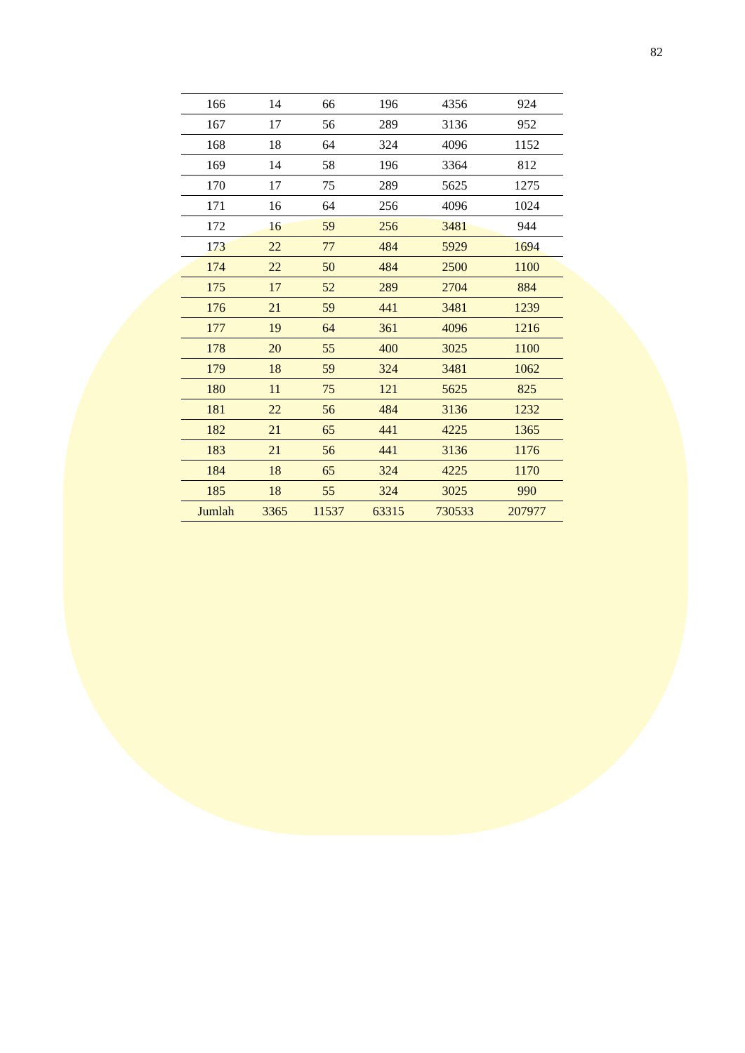82
| 166 | 14 | 66 | 196 | 4356 | 924 |
| 167 | 17 | 56 | 289 | 3136 | 952 |
| 168 | 18 | 64 | 324 | 4096 | 1152 |
| 169 | 14 | 58 | 196 | 3364 | 812 |
| 170 | 17 | 75 | 289 | 5625 | 1275 |
| 171 | 16 | 64 | 256 | 4096 | 1024 |
| 172 | 16 | 59 | 256 | 3481 | 944 |
| 173 | 22 | 77 | 484 | 5929 | 1694 |
| 174 | 22 | 50 | 484 | 2500 | 1100 |
| 175 | 17 | 52 | 289 | 2704 | 884 |
| 176 | 21 | 59 | 441 | 3481 | 1239 |
| 177 | 19 | 64 | 361 | 4096 | 1216 |
| 178 | 20 | 55 | 400 | 3025 | 1100 |
| 179 | 18 | 59 | 324 | 3481 | 1062 |
| 180 | 11 | 75 | 121 | 5625 | 825 |
| 181 | 22 | 56 | 484 | 3136 | 1232 |
| 182 | 21 | 65 | 441 | 4225 | 1365 |
| 183 | 21 | 56 | 441 | 3136 | 1176 |
| 184 | 18 | 65 | 324 | 4225 | 1170 |
| 185 | 18 | 55 | 324 | 3025 | 990 |
| Jumlah | 3365 | 11537 | 63315 | 730533 | 207977 |